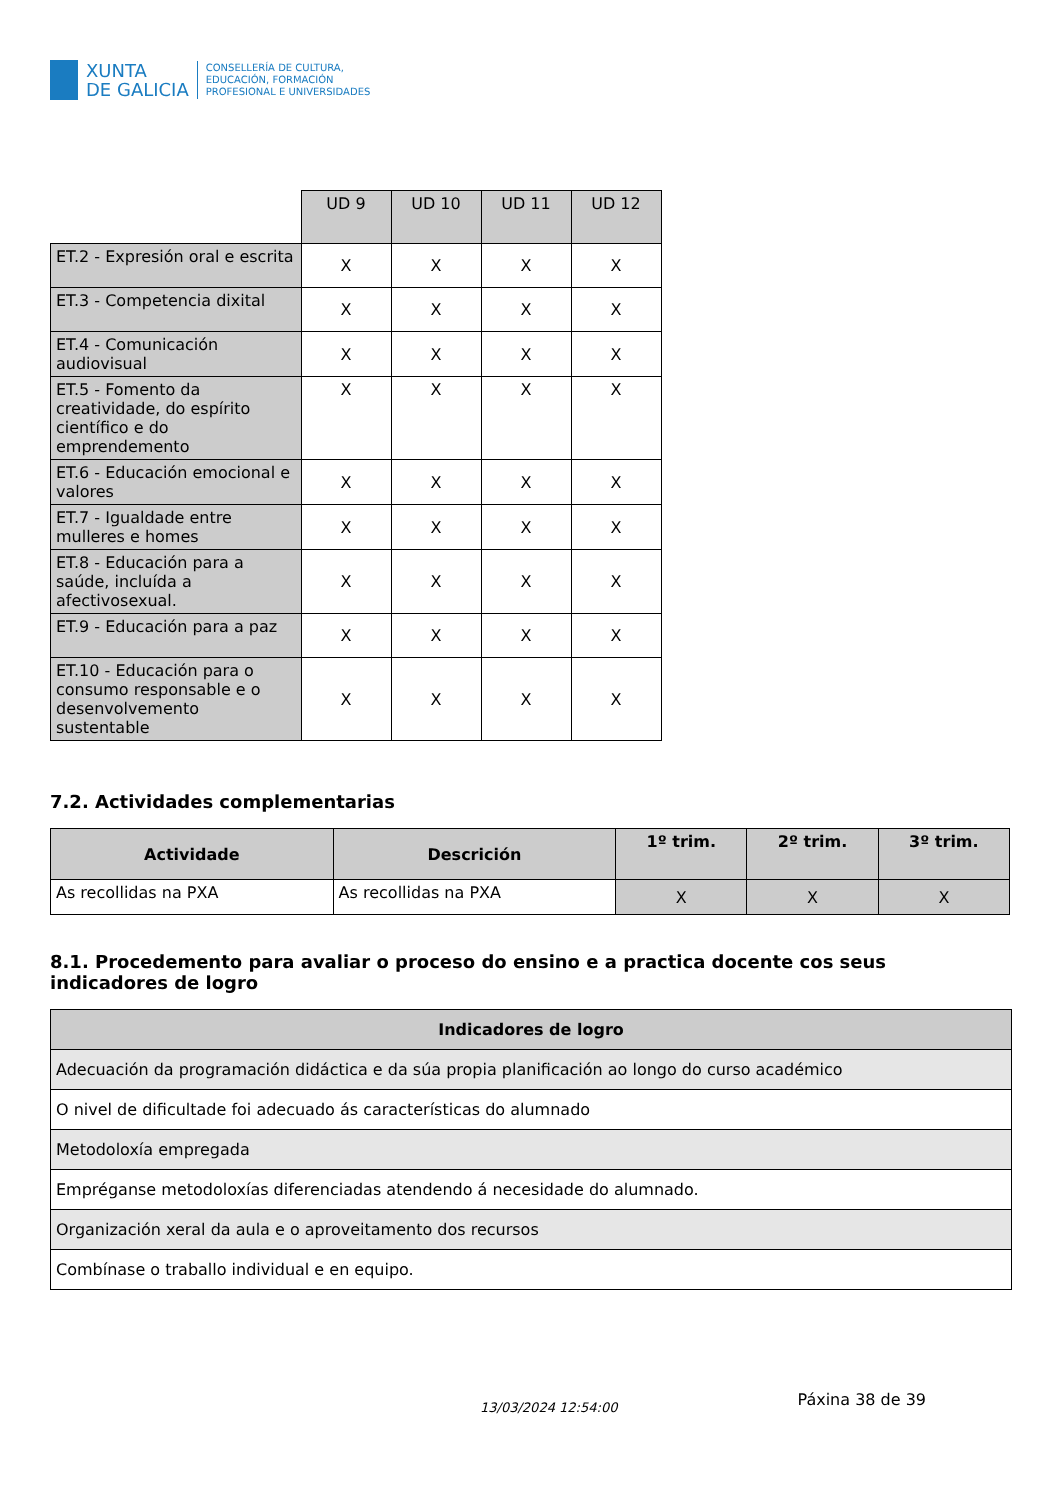XUNTA
DE GALICIA
CONSELLERÍA DE CULTURA,
EDUCACIÓN, FORMACIÓN
PROFESIONAL E UNIVERSIDADES
| | UD 9 | UD 10 | UD 11 | UD 12 |
| ET.2 - Expresión oral e escrita | X | X | X | X |
| ET.3 - Competencia dixital | X | X | X | X |
| ET.4 - Comunicación audiovisual | X | X | X | X |
| ET.5 - Fomento da creatividade, do espírito científico e do emprendemento | X | X | X | X |
| ET.6 - Educación emocional e valores | X | X | X | X |
| ET.7 - Igualdade entre mulleres e homes | X | X | X | X |
| ET.8 - Educación para a saúde, incluída a afectivosexual. | X | X | X | X |
| ET.9 - Educación para a paz | X | X | X | X |
| ET.10 - Educación para o consumo responsable e o desenvolvemento sustentable | X | X | X | X |
7.2. Actividades complementarias
| Actividade | Descrición | 1º trim. | 2º trim. | 3º trim. |
| --- | --- | --- | --- | --- |
| As recollidas na PXA | As recollidas na PXA | X | X | X |
8.1. Procedemento para avaliar o proceso do ensino e a practica docente cos seus indicadores de logro
| Indicadores de logro |
| --- |
| Adecuación da programación didáctica e da súa propia planificación ao longo do curso académico |
| O nivel de dificultade foi adecuado ás características do alumnado |
| Metodoloxía empregada |
| Empréganse metodoloxías diferenciadas atendendo á necesidade do alumnado. |
| Organización xeral da aula e o aproveitamento dos recursos |
| Combínase o traballo individual e en equipo. |
13/03/2024 12:54:00
Páxina 38 de 39